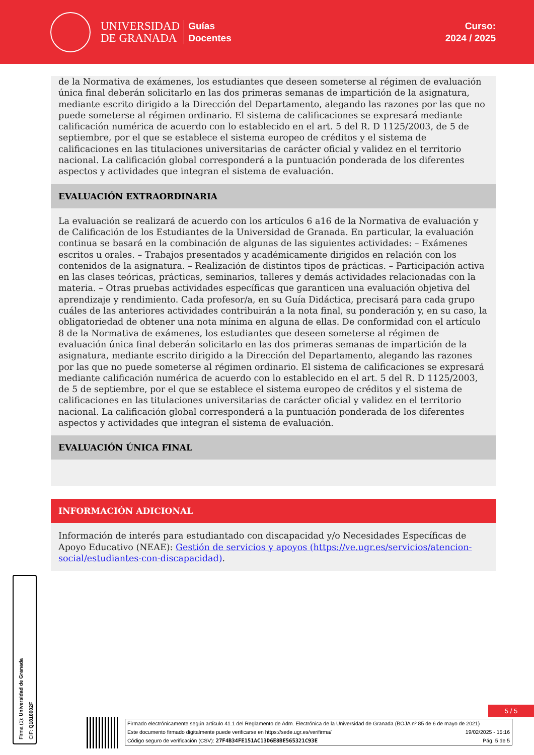UNIVERSIDAD
DE GRANADA
Guías
Docentes
Curso:
2024 / 2025
de la Normativa de exámenes, los estudiantes que deseen someterse al régimen de evaluación única final deberán solicitarlo en las dos primeras semanas de impartición de la asignatura, mediante escrito dirigido a la Dirección del Departamento, alegando las razones por las que no puede someterse al régimen ordinario. El sistema de calificaciones se expresará mediante calificación numérica de acuerdo con lo establecido en el art. 5 del R. D 1125/2003, de 5 de septiembre, por el que se establece el sistema europeo de créditos y el sistema de calificaciones en las titulaciones universitarias de carácter oficial y validez en el territorio nacional. La calificación global corresponderá a la puntuación ponderada de los diferentes aspectos y actividades que integran el sistema de evaluación.
EVALUACIÓN EXTRAORDINARIA
La evaluación se realizará de acuerdo con los artículos 6 a16 de la Normativa de evaluación y de Calificación de los Estudiantes de la Universidad de Granada. En particular, la evaluación continua se basará en la combinación de algunas de las siguientes actividades: – Exámenes escritos u orales. – Trabajos presentados y académicamente dirigidos en relación con los contenidos de la asignatura. – Realización de distintos tipos de prácticas. – Participación activa en las clases teóricas, prácticas, seminarios, talleres y demás actividades relacionadas con la materia. – Otras pruebas actividades específicas que garanticen una evaluación objetiva del aprendizaje y rendimiento. Cada profesor/a, en su Guía Didáctica, precisará para cada grupo cuáles de las anteriores actividades contribuirán a la nota final, su ponderación y, en su caso, la obligatoriedad de obtener una nota mínima en alguna de ellas. De conformidad con el artículo 8 de la Normativa de exámenes, los estudiantes que deseen someterse al régimen de evaluación única final deberán solicitarlo en las dos primeras semanas de impartición de la asignatura, mediante escrito dirigido a la Dirección del Departamento, alegando las razones por las que no puede someterse al régimen ordinario. El sistema de calificaciones se expresará mediante calificación numérica de acuerdo con lo establecido en el art. 5 del R. D 1125/2003, de 5 de septiembre, por el que se establece el sistema europeo de créditos y el sistema de calificaciones en las titulaciones universitarias de carácter oficial y validez en el territorio nacional. La calificación global corresponderá a la puntuación ponderada de los diferentes aspectos y actividades que integran el sistema de evaluación.
EVALUACIÓN ÚNICA FINAL
INFORMACIÓN ADICIONAL
Información de interés para estudiantado con discapacidad y/o Necesidades Específicas de Apoyo Educativo (NEAE): Gestión de servicios y apoyos (https://ve.ugr.es/servicios/atencion-social/estudiantes-con-discapacidad).
Firma (1): Universidad de Granada
CIF: Q1818002F
5 / 5
Firmado electrónicamente según artículo 41.1 del Reglamento de Adm. Electrónica de la Universidad de Granada (BOJA nº 85 de 6 de mayo de 2021)
Este documento firmado digitalmente puede verificarse en https://sede.ugr.es/verifirma/ 19/02/2025 - 15:16
Código seguro de verificación (CSV): 27F4B34FE151AC13D6E8BE565321C93E Pág. 5 de 5